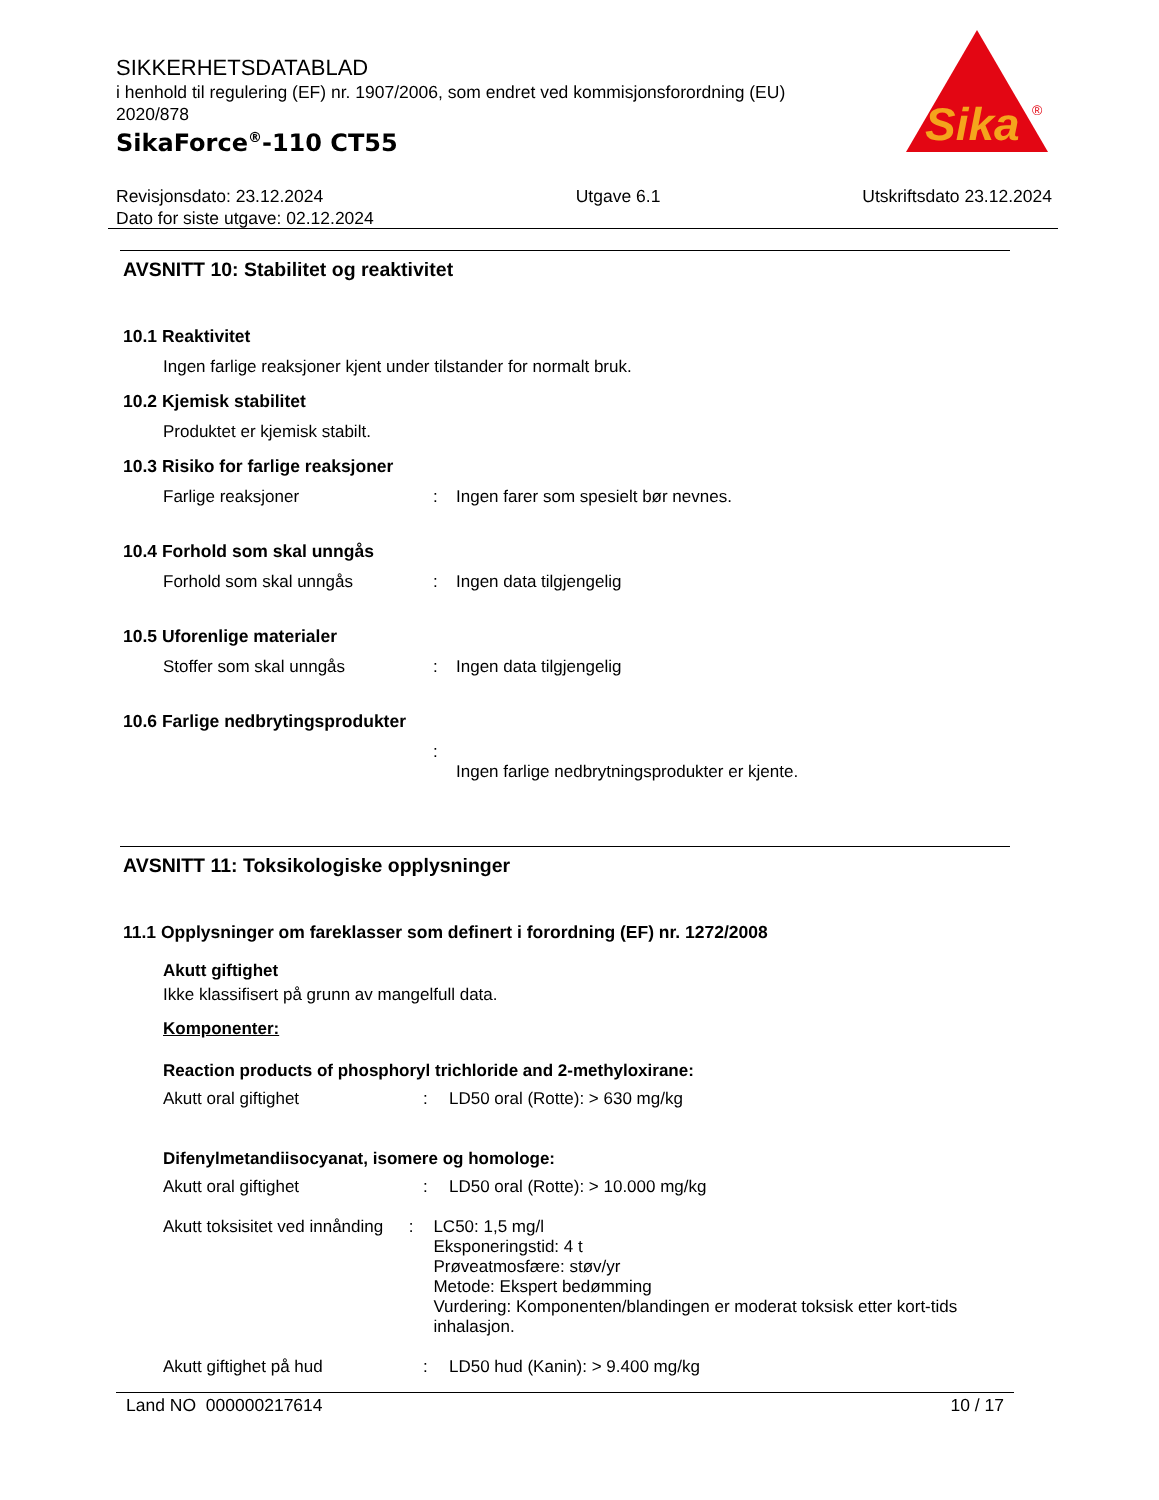SIKKERHETSDATABLAD
i henhold til regulering (EF) nr. 1907/2006, som endret ved kommisjonsforordning (EU) 2020/878
SikaForce<sup>®</sup>-110 CT55
Sika
®
Revisjonsdato: 23.12.2024
Dato for siste utgave: 02.12.2024
Utgave 6.1 Utskriftsdato 23.12.2024
AVSNITT 10: Stabilitet og reaktivitet
10.1 Reaktivitet
Ingen farlige reaksjoner kjent under tilstander for normalt bruk.
10.2 Kjemisk stabilitet
Produktet er kjemisk stabilt.
10.3 Risiko for farlige reaksjoner
Farlige reaksjoner : Ingen farer som spesielt bør nevnes.
10.4 Forhold som skal unngås
Forhold som skal unngås : Ingen data tilgjengelig
10.5 Uforenlige materialer
Stoffer som skal unngås : Ingen data tilgjengelig
10.6 Farlige nedbrytingsprodukter
:
Ingen farlige nedbrytningsprodukter er kjente.
AVSNITT 11: Toksikologiske opplysninger
11.1 Opplysninger om fareklasser som definert i forordning (EF) nr. 1272/2008
Akutt giftighet
Ikke klassifisert på grunn av mangelfull data.
Komponenter:
Reaction products of phosphoryl trichloride and 2-methyloxirane:
Akutt oral giftighet : LD50 oral (Rotte): > 630 mg/kg
Difenylmetandiisocyanat, isomere og homologe:
Akutt oral giftighet : LD50 oral (Rotte): > 10.000 mg/kg
Akutt toksisitet ved innånding
: LC50: 1,5 mg/l
Eksponeringstid: 4 t
Prøveatmosfære: støv/yr
Metode: Ekspert bedømming
Vurdering: Komponenten/blandingen er moderat toksisk etter kort-tids inhalasjon.
Akutt giftighet på hud : LD50 hud (Kanin): > 9.400 mg/kg
Land NO 000000217614 10 / 17